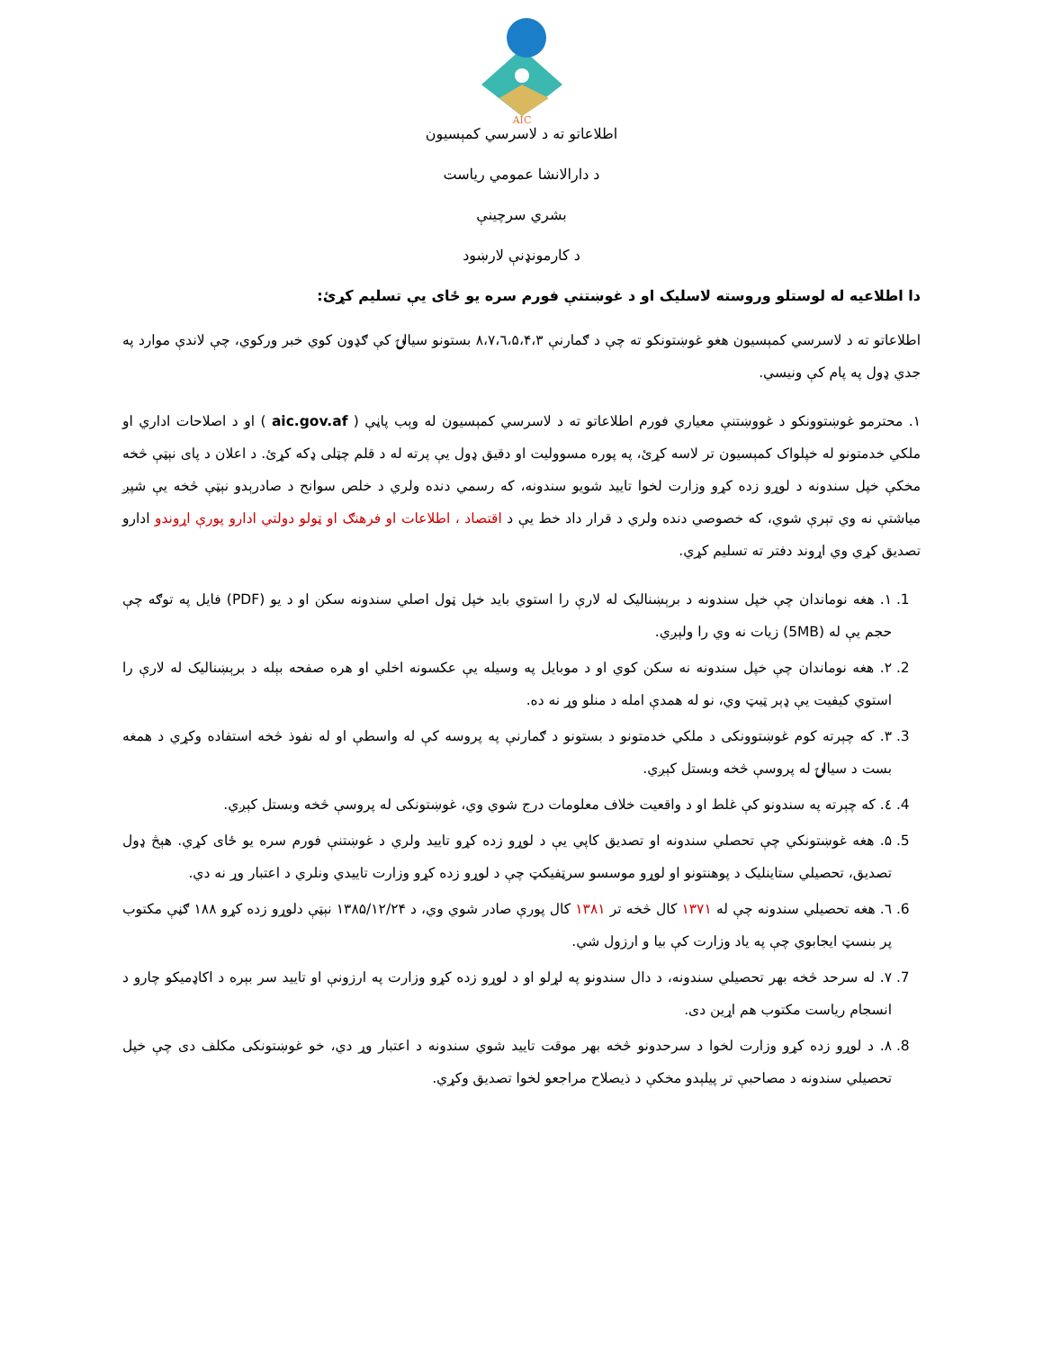AIC
اطلاعاتو ته د لاسرسي کمېسیون
د دارالانشا عمومي ریاست
بشري سرچینې
د کارمونډنې لارښود
دا اطلاعیه له لوستلو وروسته لاسلیک او د غوښتنې فورم سره یو ځای یې تسلیم کړئ:
اطلاعاتو ته د لاسرسي کمېسیون هغو غوښتونکو ته چې د ګمارنې ۸،۷،٦،۵،۴،۳ بستونو سیالۍ کې ګډون کوي خبر ورکوي، چې لاندې موارد په جدي ډول په پام کې ونیسي.
۱. محترمو غوښتوونکو د غووښتنې معیاري فورم اطلاعاتو ته د لاسرسي کمېسیون له وېب پاڼې ( aic.gov.af ) او د اصلاحات اداري او ملکي خدمتونو له خپلواک کمېسیون تر لاسه کړئ، په پوره مسوولیت او دقیق ډول یې پرته له د قلم چټلی ډکه کړئ. د اعلان د پای نېټې څخه مخکې خپل سندونه د لوړو زده کړو وزارت لخوا تایید شویو سندونه، که رسمي دنده ولري د خلص سوانح د صادرېدو نېټې څخه یې شپږ میاشتې نه وي تېرې شوي، که خصوصي دنده ولري د قرار داد خط یې د اقتصاد ، اطلاعات او فرهنګ او ټولو دولتي ادارو پورې اړوندو ادارو تصدیق کړي وي اړوند دفتر ته تسلیم کړي.
1. ۱. هغه نوماندان چې خپل سندونه د برېښنالیک له لارې را استوي باید خپل ټول اصلي سندونه سکن او د یو (PDF) فایل په توګه چې حجم یې له (5MB) زیات نه وي را ولېږي.
2. ۲. هغه نوماندان چې خپل سندونه نه سکن کوي او د موبایل په وسیله یې عکسونه اخلي او هره صفحه بېله د برېښنالیک له لارې را استوي کیفیت یې ډېر ټیټ وي، نو له همدې امله د منلو وړ نه ده.
3. ۳. که چېرته کوم غوښتوونکی د ملکي خدمتونو د بستونو د ګمارنې په پروسه کې له واسطې او له نفوذ څخه استفاده وکړي د همغه بست د سیالۍ له پروسې څخه وبستل کېږي.
4. ٤. که چېرته په سندونو کې غلط او د واقعیت خلاف معلومات درج شوي وي، غوښتونکی له پروسې څخه وبستل کېږي.
5. ۵. هغه غوښتونکي چې تحصلي سندونه او تصدیق کاپي یې د لوړو زده کړو تایید ولري د غوښتنې فورم سره یو ځای کړي. هېڅ ډول تصدیق، تحصیلي ستاینلیک د پوهنتونو او لوړو موسسو سرټفیکټ چې د لوړو زده کړو وزارت تاییدي ونلري د اعتبار وړ نه دي.
6. ٦. هغه تحصیلي سندونه چې له ۱۳۷۱ کال څخه تر ۱۳۸۱ کال پورې صادر شوي وي، د ۱۳۸۵/۱۲/۲۴ نېټې دلوړو زده کړو ۱۸۸ ګڼې مکتوب پر بنسټ ایجابوي چې په یاد وزارت کې بیا و ارزول شي.
7. ۷. له سرحد څخه بهر تحصیلي سندونه، د دال سندونو په لړلو او د لوړو زده کړو وزارت په ارزونې او تایید سر بېره د اکاډمیکو چارو د انسجام ریاست مکتوب هم اړین دی.
8. ۸. د لوړو زده کړو وزارت لخوا د سرحدونو څخه بهر موقت تایید شوي سندونه د اعتبار وړ دي، خو غوښتونکی مکلف دی چې خپل تحصیلي سندونه د مصاحبې تر پیلېدو مخکې د ذیصلاح مراجعو لخوا تصدیق وکړي.